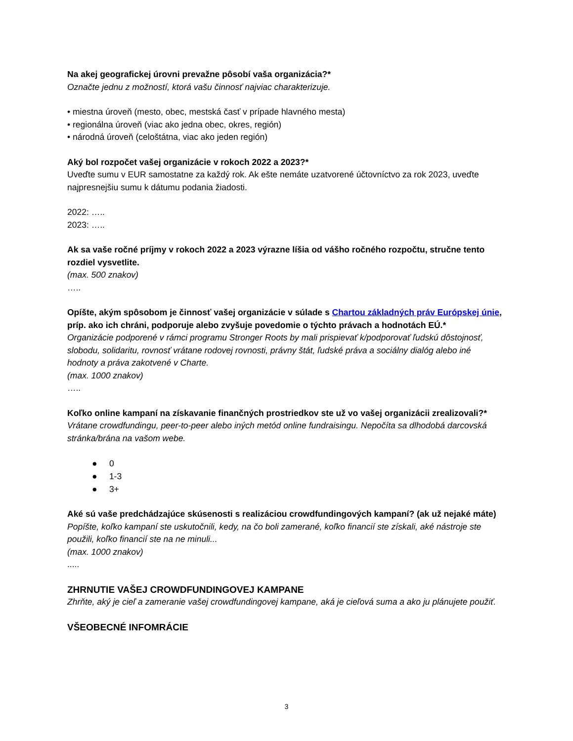Na akej geografickej úrovni prevažne pôsobí vaša organizácia?*
Označte jednu z možností, ktorá vašu činnosť najviac charakterizuje.
• miestna úroveň (mesto, obec, mestská časť v prípade hlavného mesta)
• regionálna úroveň (viac ako jedna obec, okres, región)
• národná úroveň (celoštátna, viac ako jeden región)
Aký bol rozpočet vašej organizácie v rokoch 2022 a 2023?*
Uveďte sumu v EUR samostatne za každý rok. Ak ešte nemáte uzatvorené účtovníctvo za rok 2023, uveďte najpresnejšiu sumu k dátumu podania žiadosti.
2022: …..
2023: …..
Ak sa vaše ročné príjmy v rokoch 2022 a 2023 výrazne líšia od vášho ročného rozpočtu, stručne tento rozdiel vysvetlite.
(max. 500 znakov)
…..
Opíšte, akým spôsobom je činnosť vašej organizácie v súlade s Chartou základných práv Európskej únie, príp. ako ich chráni, podporuje alebo zvyšuje povedomie o týchto právach a hodnotách EÚ.*
Organizácie podporené v rámci programu Stronger Roots by mali prispievať k/podporovať ľudskú dôstojnosť, slobodu, solidaritu, rovnosť vrátane rodovej rovnosti, právny štát, ľudské práva a sociálny dialóg alebo iné hodnoty a práva zakotvené v Charte.
(max. 1000 znakov)
…..
Koľko online kampaní na získavanie finančných prostriedkov ste už vo vašej organizácii zrealizovali?*
Vrátane crowdfundingu, peer-to-peer alebo iných metód online fundraisingu. Nepočíta sa dlhodobá darcovská stránka/brána na vašom webe.
● 0
● 1-3
● 3+
Aké sú vaše predchádzajúce skúsenosti s realizáciou crowdfundingových kampaní? (ak už nejaké máte)
Popíšte, koľko kampaní ste uskutočnili, kedy, na čo boli zamerané, koľko financií ste získali, aké nástroje ste použili, koľko financií ste na ne minuli...
(max. 1000 znakov)
.....
ZHRNUTIE VAŠEJ CROWDFUNDINGOVEJ KAMPANE
Zhrňte, aký je cieľ a zameranie vašej crowdfundingovej kampane, aká je cieľová suma a ako ju plánujete použiť.
VŠEOBECNÉ INFOMRÁCIE
3